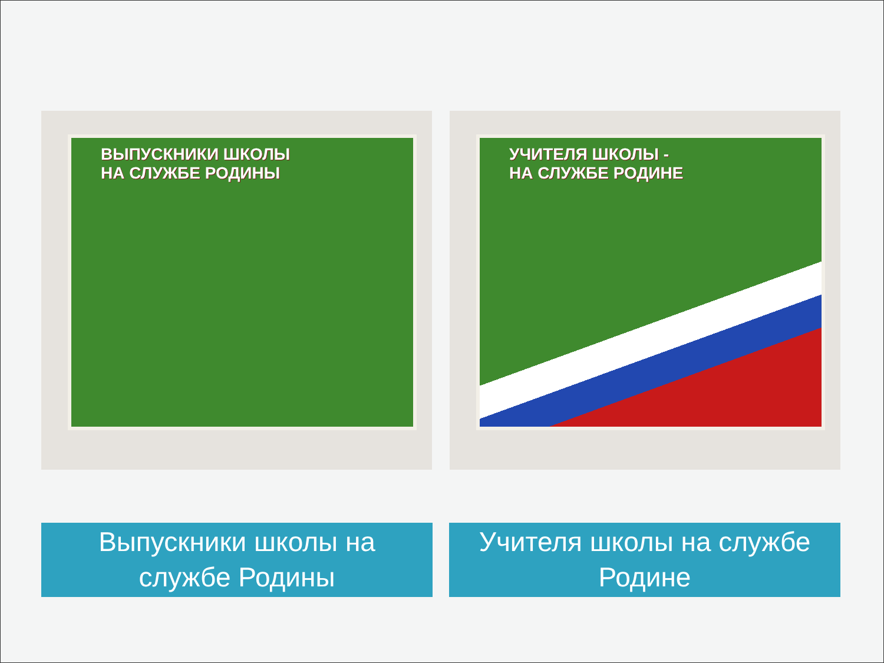ВЫПУСКНИКИ ШКОЛЫ
НА СЛУЖБЕ РОДИНЫ
УЧИТЕЛЯ ШКОЛЫ -
НА СЛУЖБЕ РОДИНЕ
Выпускники школы на
службе Родины
Учителя школы на службе
Родине